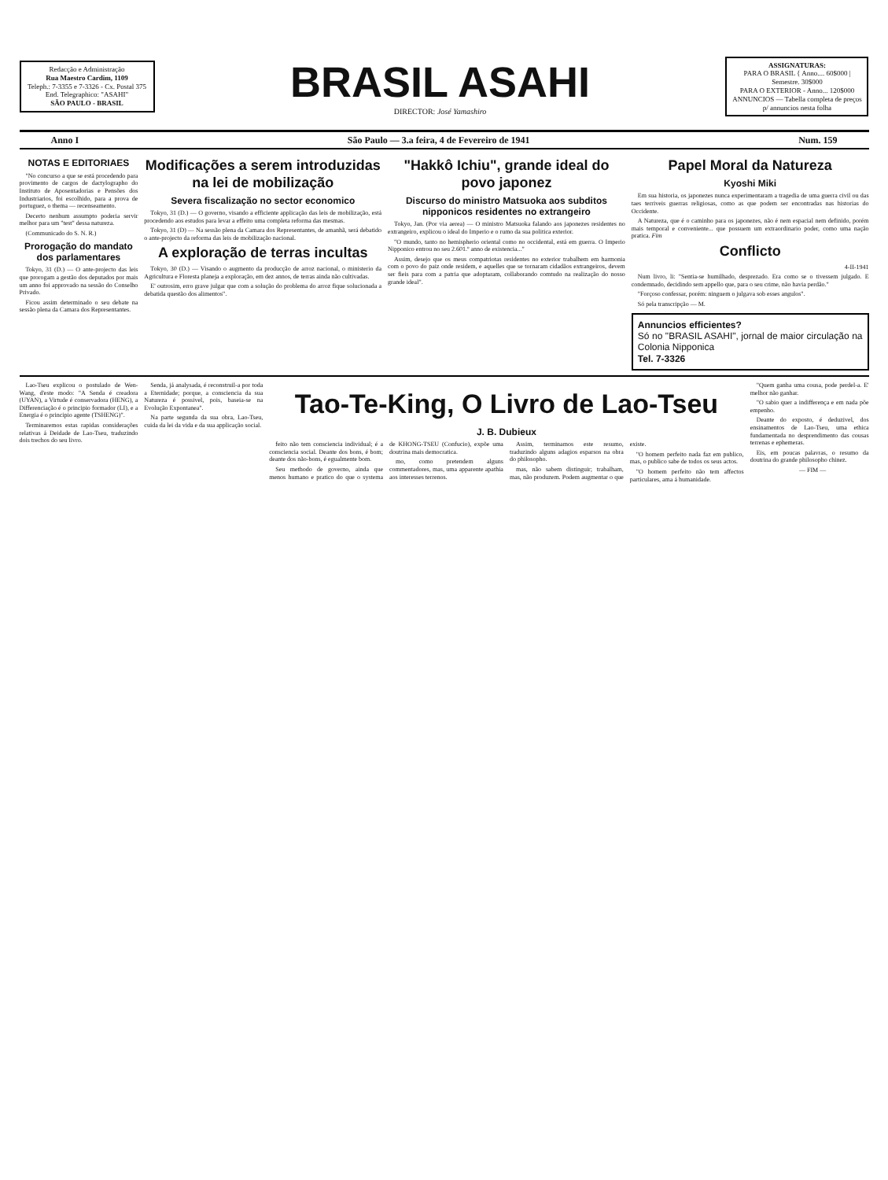Redacção e Administração
Rua Maestro Cardim, 1109
Teleph.: 7-3355 e 7-3326 - Cx. Postal 375
End. Telegraphico: "ASAHI"
SÃO PAULO - BRASIL
BRASIL ASAHI
DIRECTOR: José Yamashiro
ASSIGNATURAS:
PARA O BRASIL { Anno.... 60$000 | Semestre. 30$000
PARA O EXTERIOR - Anno... 120$000
ANNUNCIOS — Tabella completa de preços p/ annuncios nesta folha
Anno I São Paulo — 3.a feira, 4 de Fevereiro de 1941 Num. 159
NOTAS E EDITORIAES
"No concurso a que se está procedendo para provimento de cargos de dactylographo do Instituto de Aposentadorias e Pensões dos Industriarios, foi escolhido, para a prova de portuguez, o thema — recenseamento.
Decerto nenhum assumpto poderia servir melhor para um "test" dessa natureza.
(Communicado do S. N. R.)
Prorogação do mandato dos parlamentares
Tokyo, 31 (D.) — O ante-projecto das leis que prorogam a gestão dos deputados por mais um anno foi approvado na sessão do Conselho Privado.
Ficou assim determinado o seu debate na sessão plena da Camara dos Representantes.
Modificações a serem introduzidas na lei de mobilização
Severa fiscalização no sector economico
Tokyo, 31 (D.) — O governo, visando a efficiente applicação das leis de mobilização, está procedendo aos estudos para levar a effeito uma completa reforma das mesmas.
Tokyo, 31 (D) — Na sessão plena da Camara dos Representantes, de amanhã, será debatido o ante-projecto da reforma das leis de mobilização nacional.
A exploração de terras incultas
Tokyo, 30 (D.) — Visando o augmento da producção de arroz nacional, o ministerio da Agricultura e Floresta planeja a exploração, em dez annos, de terras ainda não cultivadas.
E' outrosim, erro grave julgar que com a solução do problema do arroz fique solucionada a debatida questão dos alimentos".
"Hakkô Ichiu", grande ideal do povo japonez
Discurso do ministro Matsuoka aos subditos nipponicos residentes no extrangeiro
Tokyo, Jan. (Por via aerea) — O ministro Matsuoka falando aos japonezes residentes no extrangeiro, explicou o ideal do Imperio e o rumo da sua politica exterior.
"O mundo, tanto no hemispherio oriental como no occidental, está em guerra. O Imperio Nipponico entrou no seu 2.601.º anno de existencia..."
Assim, desejo que os meus compatriotas residentes no exterior trabalhem em harmonia com o povo do paiz onde residem, e aquelles que se tornaram cidadãos extrangeiros, devem ser fieis para com a patria que adoptaram, collaborando comtudo na realização do nosso grande ideal".
Papel Moral da Natureza
Kyoshi Miki
Em sua historia, os japonezes nunca experimentaram a tragedia de uma guerra civil ou das taes terriveis guerras religiosas, como as que podem ser encontradas nas historias do Occidente.
A Natureza, que é o caminho para os japonezes, não é nem espacial nem definido, porém mais temporal e conveniente... que possuem um extraordinario poder, como uma nação pratica. Fim
Conflicto
4-II-1941
Num livro, li: "Sentia-se humilhado, desprezado. Era como se o tivessem julgado. E condemnado, decidindo sem appello que, para o seu crime, não havia perdão."
"Forçoso confessar, porém: ninguem o julgava sob esses angulos".
Só pela transcripção — M.
Annuncios efficientes?
Só no "BRASIL ASAHI", jornal de maior circulação na Colonia Nipponica
Tel. 7-3326
Lao-Tseu explicou o postulado de Wen-Wang, d'este modo: "A Senda é creadora (UYAN), a Virtude é conservadora (HENG), a Differenciação é o principio formador (LI), e a Energia é o principio agente (TSHENG)".
Terminaremos estas rapidas considerações relativas á Deidade de Lao-Tseu, traduzindo dois trechos do seu livro.
Senda, já analysada, é reconstruil-a por toda a Eternidade; porque, a consciencia da sua Natureza é possivel, pois, baseia-se na Evolução Expontanea".
Na parte segunda da sua obra, Lao-Tseu, cuida da lei da vida e da sua applicação social.
Tao-Te-King, O Livro de Lao-Tseu
J. B. Dubieux
feito não tem consciencia individual; é a consciencia social. Deante dos bons, é bom; deante dos não-bons, é egualmente bom.
Seu methodo de governo, ainda que menos humano e pratico do que o systema de KHONG-TSEU (Confucio), expõe uma doutrina mais democratica.
mo, como pretendem alguns commentadores, mas, uma apparente apathia aos interesses terrenos.
Assim, terminamos este resumo, traduzindo alguns adagios esparsos na obra do philosopho.
mas, não sabem distinguir; trabalham, mas, não produzem. Podem augmentar o que existe.
"O homem perfeito nada faz em publico, mas, o publico sabe de todos os seus actos.
"O homem perfeito não tem affectos particulares, ama á humanidade.
"Quem ganha uma cousa, pode perdel-a. E' melhor não ganhar.
"O sabio quer a indifferença e em nada põe empenho.
Deante do exposto, é deduzivel, dos ensinamentos de Lao-Tseu, uma ethica fundamentada no desprendimento das cousas terrenas e ephemeras.
Eis, em poucas palavras, o resumo da doutrina do grande philosopho chinez.
— FIM —